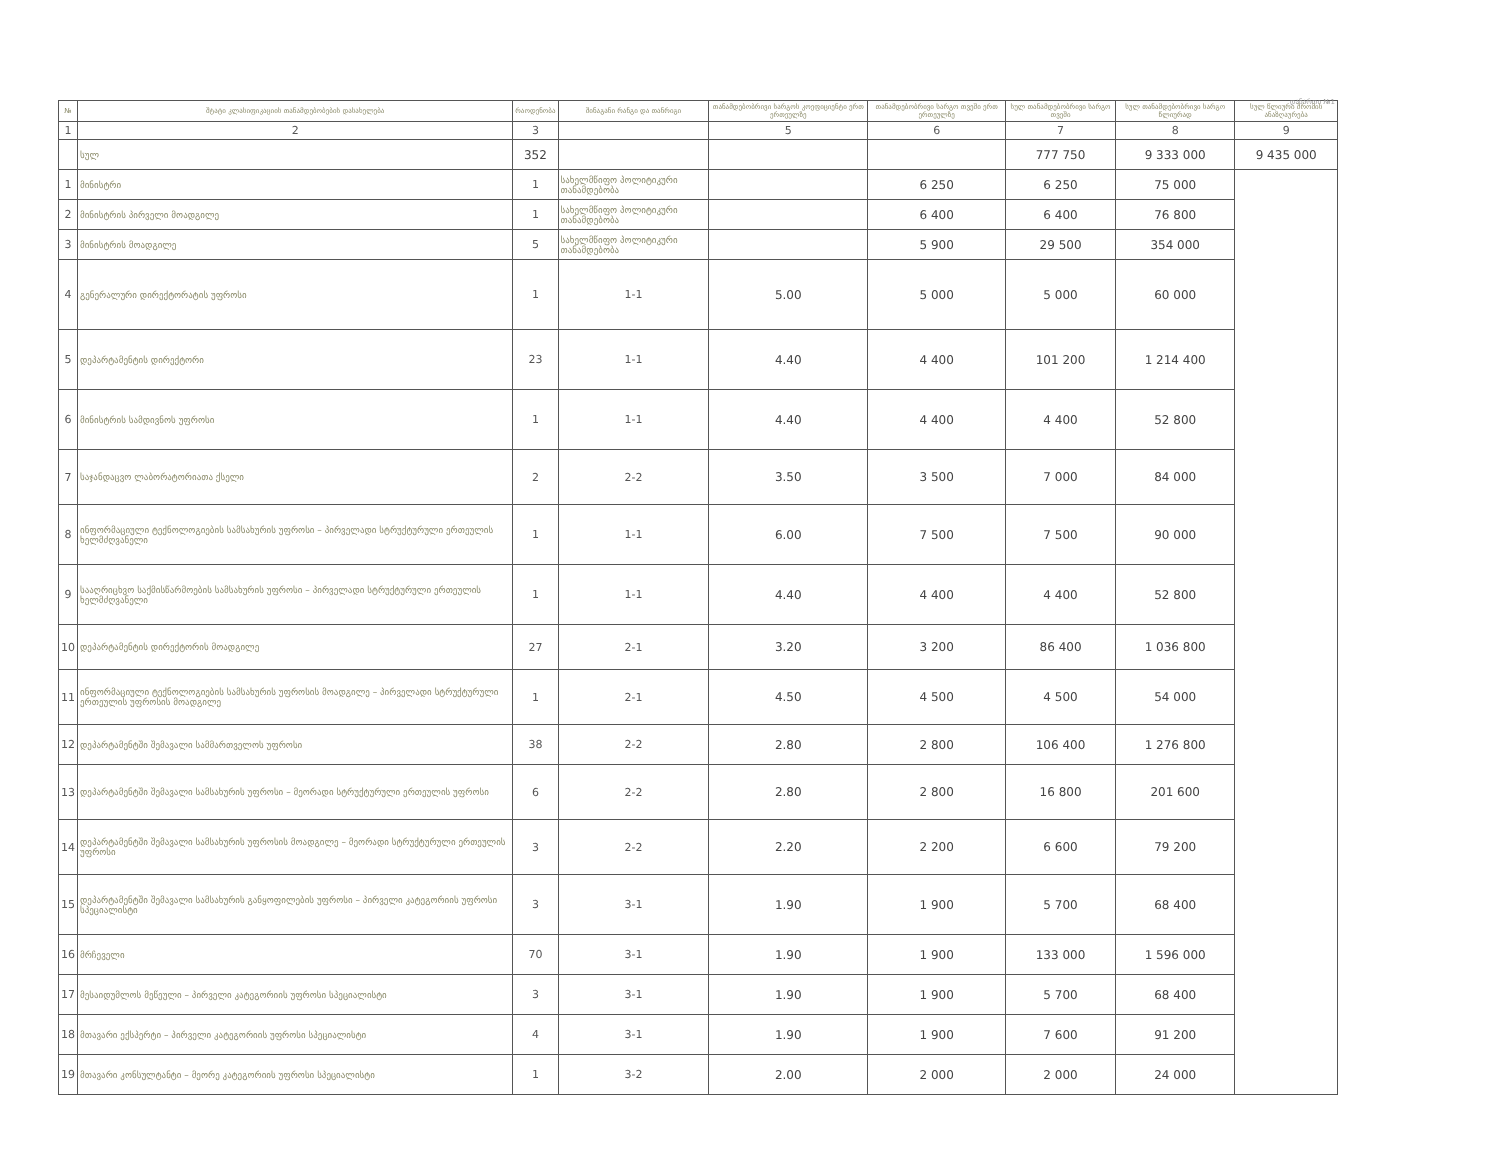დანართი №1
| № | შტატი კლასიფიკაციის თანამდებობების დასახელება | რაოდენობა | შინაგანი რანგი და თანრიგი | თანამდებობრივი სარგოს კოეფიციენტი ერთ ერთეულზე | თანამდებობრივი სარგო თვეში ერთ ერთეულზე | სულ თანამდებობრივი სარგო თვეში | სულ თანამდებობრივი სარგო წლიურად | სულ წლიური შრომის ანაზღაურება |
| --- | --- | --- | --- | --- | --- | --- | --- | --- |
| 1 | 2 | 3 | | 5 | 6 | 7 | 8 | 9 |
| | სულ | 352 | | | | 777 750 | 9 333 000 | 9 435 000 |
| 1 | მინისტრი | 1 | სახელმწიფო პოლიტიკური თანამდებობა | | 6 250 | 6 250 | 75 000 | |
| 2 | მინისტრის პირველი მოადგილე | 1 | სახელმწიფო პოლიტიკური თანამდებობა | | 6 400 | 6 400 | 76 800 | |
| 3 | მინისტრის მოადგილე | 5 | სახელმწიფო პოლიტიკური თანამდებობა | | 5 900 | 29 500 | 354 000 | |
| 4 | გენერალური დირექტორატის უფროსი | 1 | 1-1 | 5.00 | 5 000 | 5 000 | 60 000 | |
| 5 | დეპარტამენტის დირექტორი | 23 | 1-1 | 4.40 | 4 400 | 101 200 | 1 214 400 | |
| 6 | მინისტრის სამდივნოს უფროსი | 1 | 1-1 | 4.40 | 4 400 | 4 400 | 52 800 | |
| 7 | საჯანდაცვო ლაბორატორიათა ქსელი | 2 | 2-2 | 3.50 | 3 500 | 7 000 | 84 000 | |
| 8 | ინფორმაციული ტექნოლოგიების სამსახურის უფროსი – პირველადი სტრუქტურული ერთეულის ხელმძღვანელი | 1 | 1-1 | 6.00 | 7 500 | 7 500 | 90 000 | |
| 9 | სააღრიცხვო საქმისწარმოების სამსახურის უფროსი – პირველადი სტრუქტურული ერთეულის ხელმძღვანელი | 1 | 1-1 | 4.40 | 4 400 | 4 400 | 52 800 | |
| 10 | დეპარტამენტის დირექტორის მოადგილე | 27 | 2-1 | 3.20 | 3 200 | 86 400 | 1 036 800 | |
| 11 | ინფორმაციული ტექნოლოგიების სამსახურის უფროსის მოადგილე – პირველადი სტრუქტურული ერთეულის უფროსის მოადგილე | 1 | 2-1 | 4.50 | 4 500 | 4 500 | 54 000 | |
| 12 | დეპარტამენტში შემავალი სამმართველოს უფროსი | 38 | 2-2 | 2.80 | 2 800 | 106 400 | 1 276 800 | |
| 13 | დეპარტამენტში შემავალი სამსახურის უფროსი – მეორადი სტრუქტურული ერთეულის უფროსი | 6 | 2-2 | 2.80 | 2 800 | 16 800 | 201 600 | |
| 14 | დეპარტამენტში შემავალი სამსახურის უფროსის მოადგილე – მეორადი სტრუქტურული ერთეულის უფროსი | 3 | 2-2 | 2.20 | 2 200 | 6 600 | 79 200 | |
| 15 | დეპარტამენტში შემავალი სამსახურის განყოფილების უფროსი – პირველი კატეგორიის უფროსი სპეციალისტი | 3 | 3-1 | 1.90 | 1 900 | 5 700 | 68 400 | |
| 16 | მრჩეველი | 70 | 3-1 | 1.90 | 1 900 | 133 000 | 1 596 000 | |
| 17 | მესაიდუმლოს მეწეული – პირველი კატეგორიის უფროსი სპეციალისტი | 3 | 3-1 | 1.90 | 1 900 | 5 700 | 68 400 | |
| 18 | მთავარი ექსპერტი – პირველი კატეგორიის უფროსი სპეციალისტი | 4 | 3-1 | 1.90 | 1 900 | 7 600 | 91 200 | |
| 19 | მთავარი კონსულტანტი – მეორე კატეგორიის უფროსი სპეციალისტი | 1 | 3-2 | 2.00 | 2 000 | 2 000 | 24 000 | |